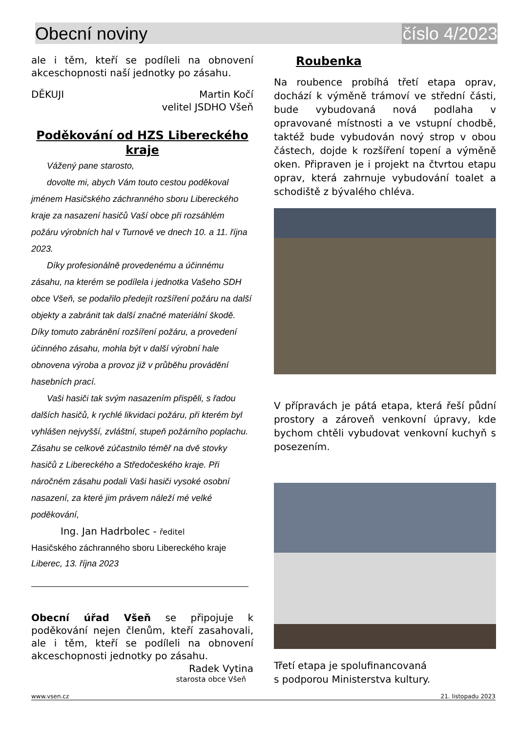Obecní noviny číslo 4/2023
ale i těm, kteří se podíleli na obnovení akceschopnosti naší jednotky po zásahu.
DĚKUJI Martin Kočí
velitel JSDHO Všeň
Poděkování od HZS Libereckého kraje
Vážený pane starosto,
dovolte mi, abych Vám touto cestou poděkoval jménem Hasičského záchranného sboru Libereckého kraje za nasazení hasičů Vaší obce při rozsáhlém požáru výrobních hal v Turnově ve dnech 10. a 11. října 2023.
Díky profesionálně provedenému a účinnému zásahu, na kterém se podílela i jednotka Vašeho SDH obce Všeň, se podařilo předejít rozšíření požáru na další objekty a zabránit tak další značné materiální škodě. Díky tomuto zabránění rozšíření požáru, a provedení účinného zásahu, mohla být v další výrobní hale obnovena výroba a provoz již v průběhu provádění hasebních prací.
Vaši hasiči tak svým nasazením přispěli, s řadou dalších hasičů, k rychlé likvidaci požáru, při kterém byl vyhlášen nejvyšší, zvláštní, stupeň požárního poplachu. Zásahu se celkově zúčastnilo téměř na dvě stovky hasičů z Libereckého a Středočeského kraje. Při náročném zásahu podali Vaši hasiči vysoké osobní nasazení, za které jim právem náleží mé velké poděkování,
Ing. Jan Hadrbolec - ředitel
Hasičského záchranného sboru Libereckého kraje
Liberec, 13. října 2023
Obecní úřad Všeň se připojuje k poděkování nejen členům, kteří zasahovali, ale i těm, kteří se podíleli na obnovení akceschopnosti jednotky po zásahu.
Radek Vytina
starosta obce Všeň
Roubenka
Na roubence probíhá třetí etapa oprav, dochází k výměně trámoví ve střední části, bude vybudovaná nová podlaha v opravované místnosti a ve vstupní chodbě, taktéž bude vybudován nový strop v obou částech, dojde k rozšíření topení a výměně oken. Připraven je i projekt na čtvrtou etapu oprav, která zahrnuje vybudování toalet a schodiště z bývalého chléva.
V přípravách je pátá etapa, která řeší půdní prostory a zároveň venkovní úpravy, kde bychom chtěli vybudovat venkovní kuchyň s posezením.
Třetí etapa je spolufinancovaná
s podporou Ministerstva kultury.
www.vsen.cz 21. listopadu 2023